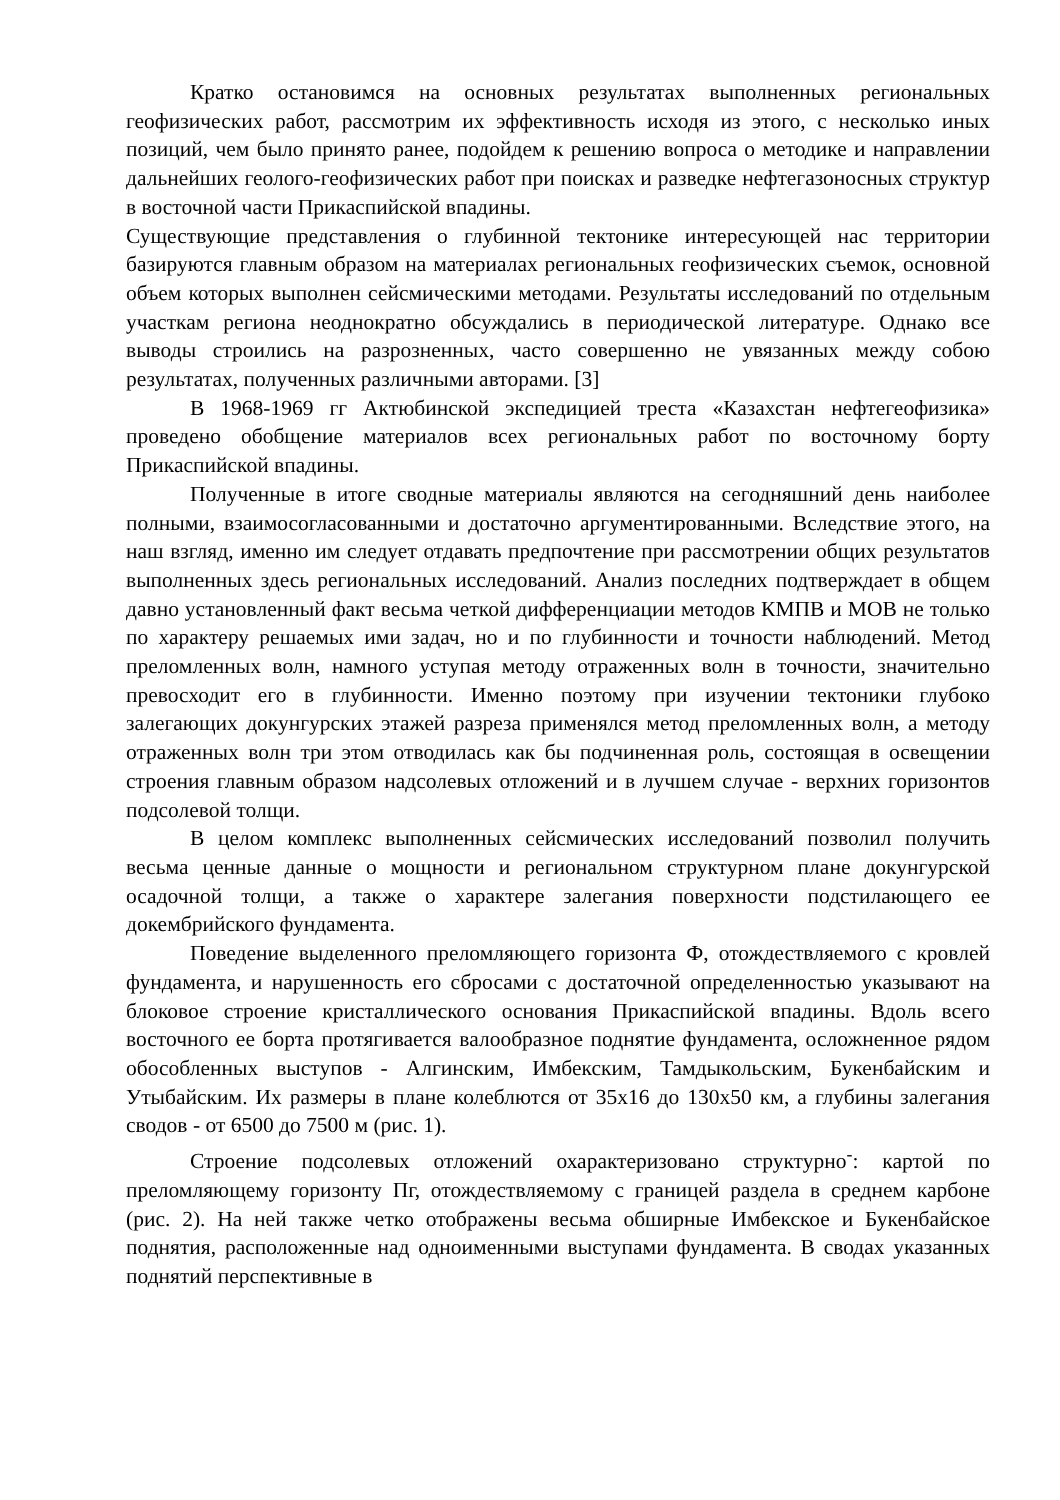Кратко остановимся на основных результатах выполненных региональных геофизических работ, рассмотрим их эффективность исходя из этого, с несколько иных позиций, чем было принято ранее, подойдем к решению вопроса о методике и направлении дальнейших геолого-геофизических работ при поисках и разведке нефтегазоносных структур в восточной части Прикаспийской впадины.
Существующие представления о глубинной тектонике интересующей нас территории базируются главным образом на материалах региональных геофизических съемок, основной объем которых выполнен сейсмическими методами. Результаты исследований по отдельным участкам региона неоднократно обсуждались в периодической литературе. Однако все выводы строились на разрозненных, часто совершенно не увязанных между собою результатах, полученных различными авторами. [3]
В 1968-1969 гг Актюбинской экспедицией треста «Казахстан нефтегеофизика» проведено обобщение материалов всех региональных работ по восточному борту Прикаспийской впадины.
Полученные в итоге сводные материалы являются на сегодняшний день наиболее полными, взаимосогласованными и достаточно аргументированными. Вследствие этого, на наш взгляд, именно им следует отдавать предпочтение при рассмотрении общих результатов выполненных здесь региональных исследований. Анализ последних подтверждает в общем давно установленный факт весьма четкой дифференциации методов КМПВ и МОВ не только по характеру решаемых ими задач, но и по глубинности и точности наблюдений. Метод преломленных волн, намного уступая методу отраженных волн в точности, значительно превосходит его в глубинности. Именно поэтому при изучении тектоники глубоко залегающих докунгурских этажей разреза применялся метод преломленных волн, а методу отраженных волн три этом отводилась как бы подчиненная роль, состоящая в освещении строения главным образом надсолевых отложений и в лучшем случае - верхних горизонтов подсолевой толщи.
В целом комплекс выполненных сейсмических исследований позволил получить весьма ценные данные о мощности и региональном структурном плане докунгурской осадочной толщи, а также о характере залегания поверхности подстилающего ее докембрийского фундамента.
Поведение выделенного преломляющего горизонта Ф, отождествляемого с кровлей фундамента, и нарушенность его сбросами с достаточной определенностью указывают на блоковое строение кристаллического основания Прикаспийской впадины. Вдоль всего восточного ее борта протягивается валообразное поднятие фундамента, осложненное рядом обособленных выступов - Алгинским, Имбекским, Тамдыкольским, Букенбайским и Утыбайским. Их размеры в плане колеблются от 35x16 до 130x50 км, а глубины залегания сводов - от 6500 до 7500 м (рис. 1).
Строение подсолевых отложений охарактеризовано структурно<sup>-</sup>: картой по преломляющему горизонту Пг, отождествляемому с границей раздела в среднем карбоне (рис. 2). На ней также четко отображены весьма обширные Имбекское и Букенбайское поднятия, расположенные над одноименными выступами фундамента. В сводах указанных поднятий перспективные в